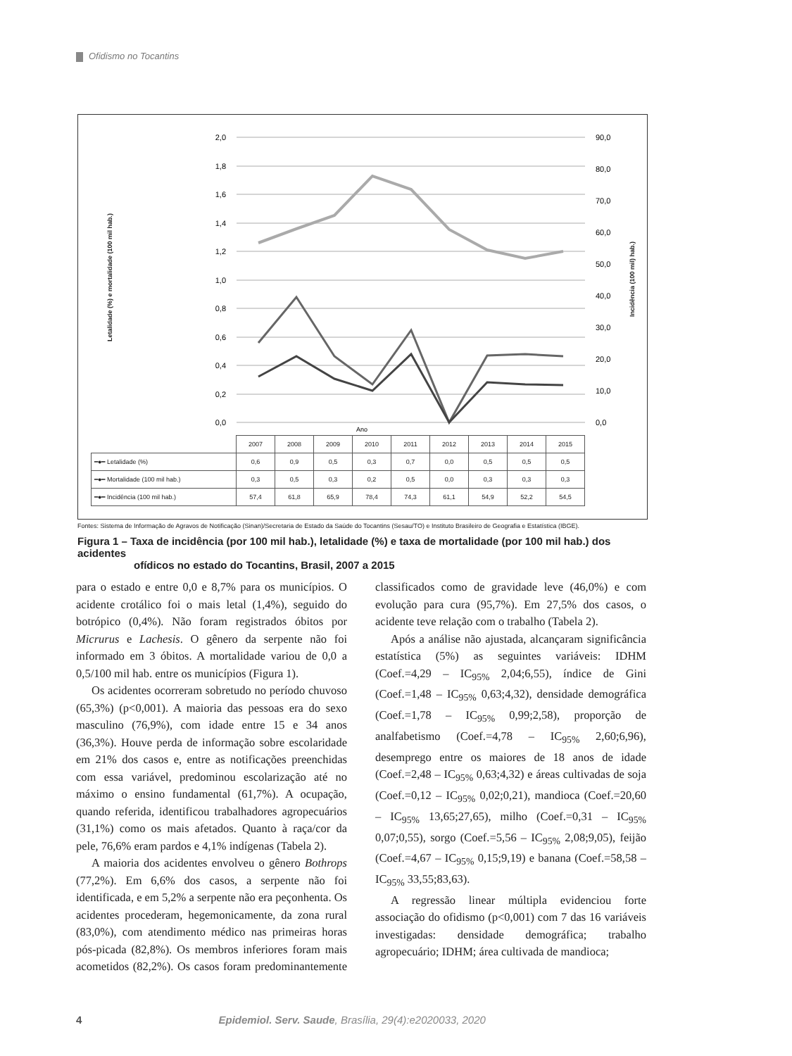Ofidismo no Tocantins
Letalidade (%) e mortalidade (100 mil hab.)
Incidência (100 mil) hab.)
2,0
1,8
1,6
1,4
1,2
1,0
0,8
0,6
0,4
0,2
0,0
90,0
80,0
70,0
60,0
50,0
40,0
30,0
20,0
10,0
0,0
Ano
| | 2007 | 2008 | 2009 | 2010 | 2011 | 2012 | 2013 | 2014 | 2015 |
| ━●━ Letalidade (%) | 0,6 | 0,9 | 0,5 | 0,3 | 0,7 | 0,0 | 0,5 | 0,5 | 0,5 |
| ━●━ Mortalidade (100 mil hab.) | 0,3 | 0,5 | 0,3 | 0,2 | 0,5 | 0,0 | 0,3 | 0,3 | 0,3 |
| ━●━ Incidência (100 mil hab.) | 57,4 | 61,8 | 65,9 | 78,4 | 74,3 | 61,1 | 54,9 | 52,2 | 54,5 |
Fontes: Sistema de Informação de Agravos de Notificação (Sinan)/Secretaria de Estado da Saúde do Tocantins (Sesau/TO) e Instituto Brasileiro de Geografia e Estatística (IBGE).
Figura 1 – Taxa de incidência (por 100 mil hab.), letalidade (%) e taxa de mortalidade (por 100 mil hab.) dos acidentes
ofídicos no estado do Tocantins, Brasil, 2007 a 2015
para o estado e entre 0,0 e 8,7% para os municípios. O acidente crotálico foi o mais letal (1,4%), seguido do botrópico (0,4%). Não foram registrados óbitos por Micrurus e Lachesis. O gênero da serpente não foi informado em 3 óbitos. A mortalidade variou de 0,0 a 0,5/100 mil hab. entre os municípios (Figura 1).
Os acidentes ocorreram sobretudo no período chuvoso (65,3%) (p<0,001). A maioria das pessoas era do sexo masculino (76,9%), com idade entre 15 e 34 anos (36,3%). Houve perda de informação sobre escolaridade em 21% dos casos e, entre as notificações preenchidas com essa variável, predominou escolarização até no máximo o ensino fundamental (61,7%). A ocupação, quando referida, identificou trabalhadores agropecuários (31,1%) como os mais afetados. Quanto à raça/cor da pele, 76,6% eram pardos e 4,1% indígenas (Tabela 2).
A maioria dos acidentes envolveu o gênero Bothrops (77,2%). Em 6,6% dos casos, a serpente não foi identificada, e em 5,2% a serpente não era peçonhenta. Os acidentes procederam, hegemonicamente, da zona rural (83,0%), com atendimento médico nas primeiras horas pós-picada (82,8%). Os membros inferiores foram mais acometidos (82,2%). Os casos foram predominantemente classificados como de gravidade leve (46,0%) e com evolução para cura (95,7%). Em 27,5% dos casos, o acidente teve relação com o trabalho (Tabela 2).
Após a análise não ajustada, alcançaram significância estatística (5%) as seguintes variáveis: IDHM (Coef.=4,29 – IC<sub>95%</sub> 2,04;6,55), índice de Gini (Coef.=1,48 – IC<sub>95%</sub> 0,63;4,32), densidade demográfica (Coef.=1,78 – IC<sub>95%</sub> 0,99;2,58), proporção de analfabetismo (Coef.=4,78 – IC<sub>95%</sub> 2,60;6,96), desemprego entre os maiores de 18 anos de idade (Coef.=2,48 – IC<sub>95%</sub> 0,63;4,32) e áreas cultivadas de soja (Coef.=0,12 – IC<sub>95%</sub> 0,02;0,21), mandioca (Coef.=20,60 – IC<sub>95%</sub> 13,65;27,65), milho (Coef.=0,31 – IC<sub>95%</sub> 0,07;0,55), sorgo (Coef.=5,56 – IC<sub>95%</sub> 2,08;9,05), feijão (Coef.=4,67 – IC<sub>95%</sub> 0,15;9,19) e banana (Coef.=58,58 – IC<sub>95%</sub> 33,55;83,63).
A regressão linear múltipla evidenciou forte associação do ofidismo (p<0,001) com 7 das 16 variáveis investigadas: densidade demográfica; trabalho agropecuário; IDHM; área cultivada de mandioca;
4 Epidemiol. Serv. Saude, Brasília, 29(4):e2020033, 2020